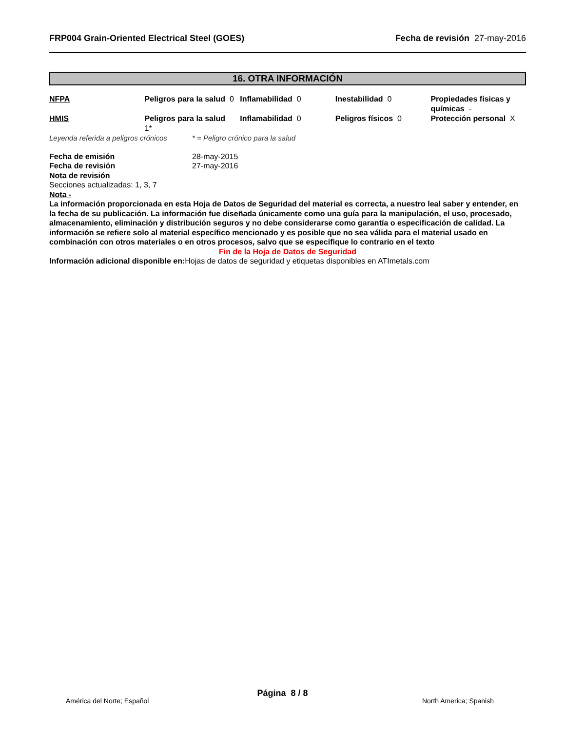FRP004 Grain-Oriented Electrical Steel (GOES) Fecha de revisión 27-may-2016
16. OTRA INFORMACIÓN
| NFPA | Peligros para la salud 0 | Inflamabilidad 0 | Inestabilidad 0 | Propiedades físicas y químicas - |
| HMIS | Peligros para la salud 1* | Inflamabilidad 0 | Peligros físicos 0 | Protección personal X |
Leyenda referida a peligros crónicos * = Peligro crónico para la salud
Fecha de emisión 28-may-2015
Fecha de revisión 27-may-2016
Nota de revisión
Secciones actualizadas: 1, 3, 7
Nota -
La información proporcionada en esta Hoja de Datos de Seguridad del material es correcta, a nuestro leal saber y entender, en la fecha de su publicación. La información fue diseñada únicamente como una guía para la manipulación, el uso, procesado, almacenamiento, eliminación y distribución seguros y no debe considerarse como garantía o especificación de calidad. La información se refiere solo al material específico mencionado y es posible que no sea válida para el material usado en combinación con otros materiales o en otros procesos, salvo que se especifique lo contrario en el texto
Fin de la Hoja de Datos de Seguridad
Información adicional disponible en: Hojas de datos de seguridad y etiquetas disponibles en ATImetals.com
Página 8 / 8
América del Norte; Español North America; Spanish